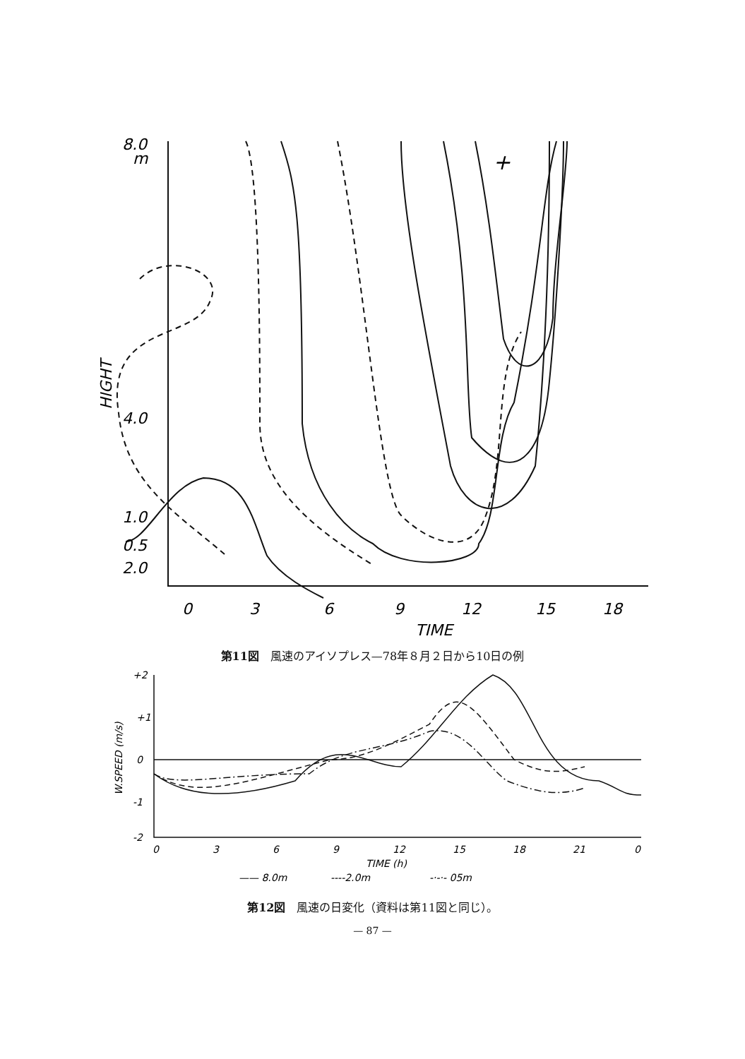8.0
m
4.0
2.0
1.0
0.5
HIGHT
0
3
6
9
12
15
18
TIME
+
第11図　風速のアイソプレス—78年８月２日から10日の例
+2
+1
0
-1
-2
W.SPEED (m/s)
0
3
6
9
12
15
18
21
0
TIME (h)
—— 8.0m
----2.0m
-·-·- 05m
第12図　風速の日変化（資料は第11図と同じ）。
— 87 —